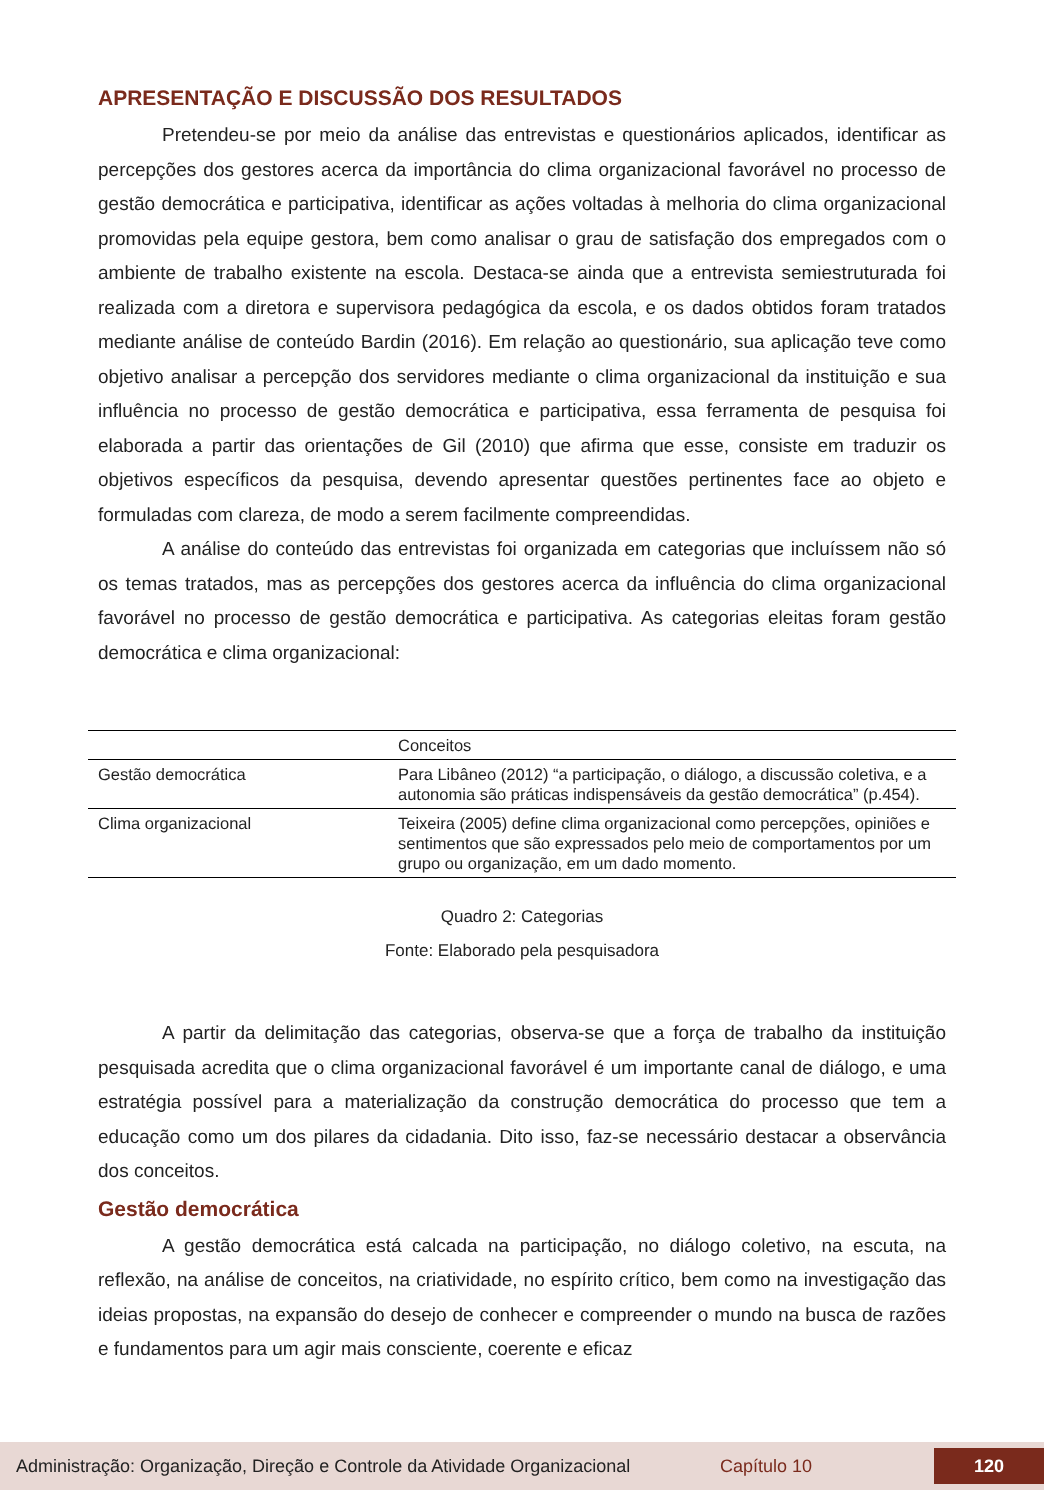APRESENTAÇÃO E DISCUSSÃO DOS RESULTADOS
Pretendeu-se por meio da análise das entrevistas e questionários aplicados, identificar as percepções dos gestores acerca da importância do clima organizacional favorável no processo de gestão democrática e participativa, identificar as ações voltadas à melhoria do clima organizacional promovidas pela equipe gestora, bem como analisar o grau de satisfação dos empregados com o ambiente de trabalho existente na escola. Destaca-se ainda que a entrevista semiestruturada foi realizada com a diretora e supervisora pedagógica da escola, e os dados obtidos foram tratados mediante análise de conteúdo Bardin (2016). Em relação ao questionário, sua aplicação teve como objetivo analisar a percepção dos servidores mediante o clima organizacional da instituição e sua influência no processo de gestão democrática e participativa, essa ferramenta de pesquisa foi elaborada a partir das orientações de Gil (2010) que afirma que esse, consiste em traduzir os objetivos específicos da pesquisa, devendo apresentar questões pertinentes face ao objeto e formuladas com clareza, de modo a serem facilmente compreendidas.
A análise do conteúdo das entrevistas foi organizada em categorias que incluíssem não só os temas tratados, mas as percepções dos gestores acerca da influência do clima organizacional favorável no processo de gestão democrática e participativa. As categorias eleitas foram gestão democrática e clima organizacional:
| | Conceitos |
| --- | --- |
| Gestão democrática | Para Libâneo (2012) “a participação, o diálogo, a discussão coletiva, e a autonomia são práticas indispensáveis da gestão democrática” (p.454). |
| Clima organizacional | Teixeira (2005) define clima organizacional como percepções, opiniões e sentimentos que são expressados pelo meio de comportamentos por um grupo ou organização, em um dado momento. |
Quadro 2: Categorias
Fonte: Elaborado pela pesquisadora
A partir da delimitação das categorias, observa-se que a força de trabalho da instituição pesquisada acredita que o clima organizacional favorável é um importante canal de diálogo, e uma estratégia possível para a materialização da construção democrática do processo que tem a educação como um dos pilares da cidadania. Dito isso, faz-se necessário destacar a observância dos conceitos.
Gestão democrática
A gestão democrática está calcada na participação, no diálogo coletivo, na escuta, na reflexão, na análise de conceitos, na criatividade, no espírito crítico, bem como na investigação das ideias propostas, na expansão do desejo de conhecer e compreender o mundo na busca de razões e fundamentos para um agir mais consciente, coerente e eficaz
Administração: Organização, Direção e Controle da Atividade Organizacional Capítulo 10 120